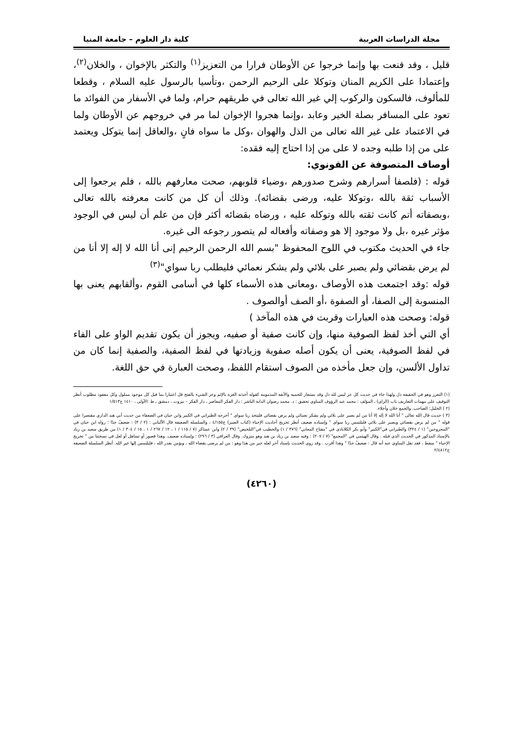مجلة الدراسات العربية كلية دار العلوم – جامعة المنيا
قليل ، وقد قنعت بها وإنما خرجوا عن الأوطان فرارا من التعزيز<sup>(١)</sup> والتكثر بالإخوان ، والخلان<sup>(٢)</sup>، وإعتمادا على الكريم المنان وتوكلا على الرحيم الرحمن ،وتأسيا بالرسول عليه السلام ، وقطعا للمألوف، فالسكون والركوب إلي غير الله تعالى في طريقهم حرام، ولما في الأسفار من الفوائد ما تعود على المسافر بصلة الخير وعابد ،وإنما هجروا الإخوان لما مر في خروجهم عن الأوطان ولما في الاعتماد على غير الله تعالى من الذل والهوان ،وكل ما سواه فانٍ ،والعاقل إنما يتوكل ويعتمد على من إذا طلبه وجده لا على من إذا احتاج إليه فقده:
أوصاف المتصوفة عن القونوي:
قوله : (فلصفا أسرارهم وشرح صدورهم ،وضياء قلوبهم، صحت معارفهم بالله ، فلم يرجعوا إلى الأسباب ثقة بالله ،وتوكلا عليه، ورضى بقضائه). وذلك أن كل من كانت معرفته بالله تعالى ،وبصفاته أتم كانت ثقته بالله وتوكله عليه ، ورضاه بقضائه أكثر فإن من علم أن ليس في الوجود مؤثر غيره ،بل ولا موجود إلا هو وصفاته وأفعاله لم يتصور رجوعه الى غيره.
جاء في الحديث مكتوب في اللوح المحفوظ "بسم الله الرحمن الرحيم إنى أنا الله لا إله إلا أنا من لم يرض بقضائي ولم يصبر على بلائي ولم يشكر نعمائي فليطلب ربا سواي"<sup>(٣)</sup>
قوله :وقد اجتمعت هذه الأوصاف ،ومعانى هذه الأسماء كلها في أسامى القوم ،وألقابهم يعنى بها المنسوبة إلى الصفا، أو الصفوة ،أو الصف أوالصوف .
قوله: وصحت هذه العبارات وقربت في هذه المآخذ )
أي التي أخذ لفظ الصوفية منها، وإن كانت صفية أو صفيه، ويجوز أن يكون تقديم الواو على الفاء في لفظ الصوفية، يعنى أن يكون أصله صفوية وزيادتها في لفظ الصفية، والصفية إنما كان من تداول الألسن، وإن جعل مأخذه من الصوف استقام اللفظ، وصحت العبارة في حق اللغة.
(١) التعزز وهو في الحقيقة ذل ولهذا جاء في حديث كل عز ليس لله ذل وقد يستعار للحمية والأنفة المذمومة كقوله أخذته العزة بالإثم وعز الشيء بالفتح قل اعتبارا بما قيل كل موجود مملول وكل مفقود مطلوب أنظر التوقيف على مهمات التعاريف باب (الزاي) ـ المؤلف : محمد عبد الرؤوف المناوي تحقيق : د. محمد رضوان الداية الناشر : دار الفكر المعاصر ، دار الفكر – بيروت ، دمشق ـ ط :الأولى ، ١٤١٠ ج١/٥١٣
(٢ ) الخليل: الصاحب. والجمع خلان وأخلاء.
(٣ ) حديث قال الله تعالى " أنا الله لا إله إلا أنا من لم يصبر على بلائي ولم يشكر نعمائي ولم يرض بقضائي فليتخذ ربا سواي " أخرجه الطبراني في الكبير وابن حبان في الضعفاء من حديث أبي هند الداري مقتصرا على قوله " من لم يرض بقضائي ويصبر على بلائي فليلتمس ربا سواي " وإسناده ضعيف أنظر تخريج أحاديث الإحياء (كتاب الصبر) ج٤/١٥٥ ، والسلسلة الضعيفة قال الألباني : (٢ / ٣) : ضعيفٌ جدًا ؛ رواه ابن حبان في "المجروحين" (١ / ٣٢٤) والطبراني في"الكبير" وأبو بكر الكلاباذي في "مفتاح المعاني" (٣٧٦ / ١) والخطيب في"التلخيص" (٣٩ / ٢) وابن عساكر (٧ / ١١٥ / ١ ، ١٢ / ٢٦٧ / ١ ، ١٥ / ٣٠٤ / ١) من طريق سعيد بن زياد بالإسناد المذكور في الحديث الذي قبله . وقال الهيثمي في "المجمع" (٧ / ٢٠٧) : وفيه سعيد بن زياد بن هند وهو متروك. وقال العراقي (٣ / ٢٩٦) : وإسناده ضعيف. وهذا قصور أو تساهل أو لعل في نسختنا من " تخريج الإحياء " سقط ، فقد نقل المناوي عنه أنه قال : ضعيفٌ جدًا " وهذا أقرب . وقد روي الحديث بإسناد آخر لعله خير من هذا وهو : من لم يرضى بقضاء الله ، ويؤمن بقدر الله ، فليلتمس إلها غير الله. أنظر السلسلة الضعيفة ج٢/٤٨١٢
(٤٢٦٠)